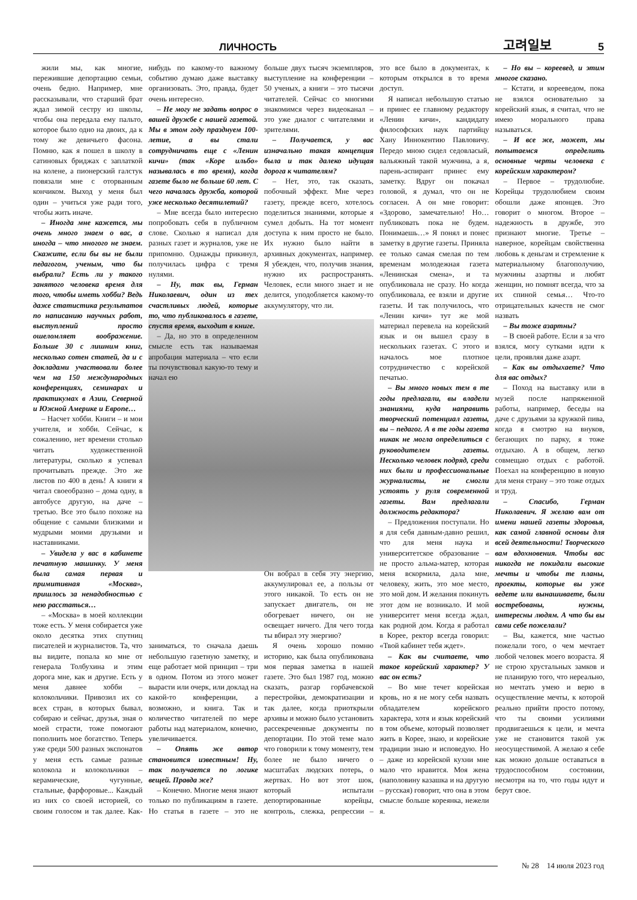ЛИЧНОСТЬ 고려일보 5
жили мы, как многие, пережившие депортацию семьи, очень бедно. Например, мне рассказывали, что старший брат ждал зимой сестру из школы, чтобы она передала ему пальто, которое было одно на двоих, да к тому же девичьего фасона. Помню, как я пошел в школу в сатиновых бриджах с заплаткой на колене, а пионерский галстук повязали мне с оторванным кончиком. Выход у меня был один – учиться уже ради того, чтобы жить иначе.
– Иногда мне кажется, мы очень много знаем о вас, а иногда – что многого не знаем. Скажите, если бы вы не были педагогом, ученым, что бы выбрали? Есть ли у такого занятого человека время для того, чтобы иметь хобби? Ведь даже статистика результатов по написанию научных работ, выступлений просто ошеломляет воображение. Больше 30 с лишним книг, несколько сотен статей, да и с докладами участвовали более чем на 150 международных конференциях, семинарах и практикумах в Азии, Северной и Южной Америке и Европе…
– Насчет хобби. Книги – и мои учителя, и хобби. Сейчас, к сожалению, нет времени столько читать художественной литературы, сколько я успевал прочитывать прежде. Это же листов по 400 в день! А книги я читал своеобразно – дома одну, в автобусе другую, на даче – третью. Все это было похоже на общение с самыми близкими и мудрыми моими друзьями и наставниками.
– Увидела у вас в кабинете печатную машинку. У меня была самая первая и примитивная «Москва», пришлось за ненадобностью с нею расстаться…
– «Москва» в моей коллекции тоже есть. У меня собирается уже около десятка этих спутниц писателей и журналистов. Та, что вы видите, попала ко мне от генерала Толбухина и этим дорога мне, как и другие. Есть у меня давнее хобби – колокольчики. Привозил их со всех стран, в которых бывал, собираю и сейчас, друзья, зная о моей страсти, тоже помогают пополнить мое богатство. Теперь уже среди 500 разных экспонатов у меня есть самые разные колокола и колокольчики – керамические, чугунные, стальные, фарфоровые... Каждый из них со своей историей, со своим голосом и так далее. Как-нибудь по какому-то важному событию думаю даже выставку организовать. Это, правда, будет очень интересно.
– Не могу не задать вопрос о вашей дружбе с нашей газетой. Мы в этом году празднуем 100-летие, а вы стали сотрудничать еще с «Ленин кичи» (так «Коре ильбо» называлась в то время), когда газете было не больше 60 лет. С чего началась дружба, которой уже несколько десятилетий?
– Мне всегда было интересно попробовать себя в публичном слове. Сколько я написал для разных газет и журналов, уже не припомню. Однажды прикинул, получилась цифра с тремя нулями.
– Ну, так вы, Герман Николаевич, один из тех счастливых людей, которые то, что публиковалось в газете, спустя время, выходит в книге.
– Да, но это в определенном смысле есть так называемая апробация материала – что если ты почувствовал какую-то тему и начал ею
заниматься, то сначала даешь небольшую газетную заметку, и еще работает мой принцип – три в одном. Потом из этого может вырасти или очерк, или доклад на какой-то конференции, а возможно, и книга. Так и количество читателей по мере работы над материалом, конечно, увеличивается.
– Опять же автор становится известным! Ну, так получается по логике вещей. Правда же?
– Конечно. Многие меня знают только по публикациям в газете. Но статья в газете – это не больше двух тысяч экземпляров, выступление на конференции – 50 ученых, а книги – это тысячи читателей. Сейчас со многими знакомимся через видеоканал – это уже диалог с читателями и зрителями.
– Получается, у вас изначально такая концепция была и так далеко идущая дорога к читателям?
– Нет, это, так сказать, побочный эффект. Мне через газету, прежде всего, хотелось поделиться знаниями, которые я сумел добыть. На тот момент доступа к ним просто не было. Их нужно было найти в архивных документах, например. Я убежден, что, получив знания, нужно их распространять. Человек, если много знает и не делится, уподобляется какому-то аккумулятору, что ли.
Он вобрал в себя эту энергию, аккумулировал ее, а пользы от этого никакой. То есть он не запускает двигатель, он не обогревает ничего, он не освещает ничего. Для чего тогда ты вбирал эту энергию?
Я очень хорошо помню историю, как была опубликована моя первая заметка в нашей газете. Это был 1987 год, можно сказать, разгар горбачевской перестройки, демократизации и так далее, когда приоткрыли архивы и можно было установить рассекреченные документы по депортации. По этой теме мало что говорили к тому моменту, тем более не было ничего о масштабах людских потерь, о жертвах. Но вот этот шок, который испытали депортированные корейцы, контроль, слежка, репрессии – это все было в документах, к которым открылся в то время доступ.
Я написал небольшую статью и принес ее главному редактору «Ленин кичи», кандидату философских наук партийцу Хану Иннокентию Павловичу. Передо мною сидел седовласый, вальяжный такой мужчина, а я, парень-аспирант принес ему заметку. Вдруг он покачал головой, я думал, что он не согласен. А он мне говорит: «Здорово, замечательно! Но… публиковать пока не будем. Понимаешь…» Я понял и понес заметку в другие газеты. Приняла ее только самая смелая по тем временам молодежная газета «Ленинская смена», и та опубликовала не сразу. Но когда опубликовала, ее взяли и другие газеты. И так получилось, что «Ленин кичи» тут же мой материал перевела на корейский язык и он вышел сразу в нескольких газетах. С этого и началось мое плотное сотрудничество с корейской печатью.
– Вы много новых тем в те годы предлагали, вы владели знаниями, куда направить творческий потенциал газеты, вы – педагог. А в те годы газета никак не могла определиться с руководителем газеты. Несколько человек подряд, среди них были и профессиональные журналисты, не смогли устоять у руля современной газеты. Вам предлагали должность редактора?
– Предложения поступали. Но я для себя давным-давно решил, что для меня наука и университетское образование – не просто альма-матер, которая меня вскормила, дала мне, человеку, жить, это мое место, это мой дом. И желания покинуть этот дом не возникало. И мой университет меня всегда ждал, как родной дом. Когда я работал в Корее, ректор всегда говорил: «Твой кабинет тебя ждет».
– Как вы считаете, что такое корейский характер? У вас он есть?
– Во мне течет корейская кровь, но я не могу себя назвать обладателем корейского характера, хотя и язык корейский в том объеме, который позволяет жить в Корее, знаю, и корейские традиции знаю и исповедую. Но – даже из корейской кухни мне мало что нравится. Моя жена (наполовину казашка и на другую – русская) говорит, что она в этом смысле больше кореянка, нежели я.
– Но вы – кореевед, и этим многое сказано.
– Кстати, и корееведом, пока не взялся основательно за корейский язык, я считал, что не имею морального права называться.
– И все же, может, мы попытаемся определить основные черты человека с корейским характером?
– Первое – трудолюбие. Корейцы трудолюбием своим обошли даже японцев. Это говорит о многом. Второе – надежность в дружбе, это признают многие. Третье – наверное, корейцам свойственна любовь к деньгам и стремление к материальному благополучию, мужчины азартны и любят женщин, но помнят всегда, что за их спиной семья… Что-то отрицательных качеств не смог назвать
– Вы тоже азартны?
– В своей работе. Если я за что взялся, могу сутками идти к цели, проявляя даже азарт.
– Как вы отдыхаете? Что для вас отдых?
– Поход на выставку или в музей после напряженной работы, например, беседы на даче с друзьями за кружкой пива, когда я смотрю на внуков, бегающих по парку, я тоже отдыхаю. А в общем, легко совмещаю отдых с работой. Поехал на конференцию в новую для меня страну – это тоже отдых и труд.
– Спасибо, Герман Николаевич. Я желаю вам от имени нашей газеты здоровья, как самой главной основы для всей деятельности! Творческого вам вдохновения. Чтобы вас никогда не покидали высокие мечты и чтобы те планы, проекты, которые вы уже ведете или вынашиваете, были востребованы, нужны, интересны людям. А что бы вы сами себе пожелали?
– Вы, кажется, мне частью пожелали того, о чем мечтает любой человек моего возраста. Я не строю хрустальных замков и не планирую того, что нереально, но мечтать умею и верю в осуществление мечты, к которой реально прийти просто потому, что ты своими усилиями продвигаешься к цели, и мечта уже не становится такой уж неосуществимой. А желаю я себе как можно дольше оставаться в трудоспособном состоянии, несмотря на то, что годы идут и берут свое.
№ 28 14 июля 2023 год